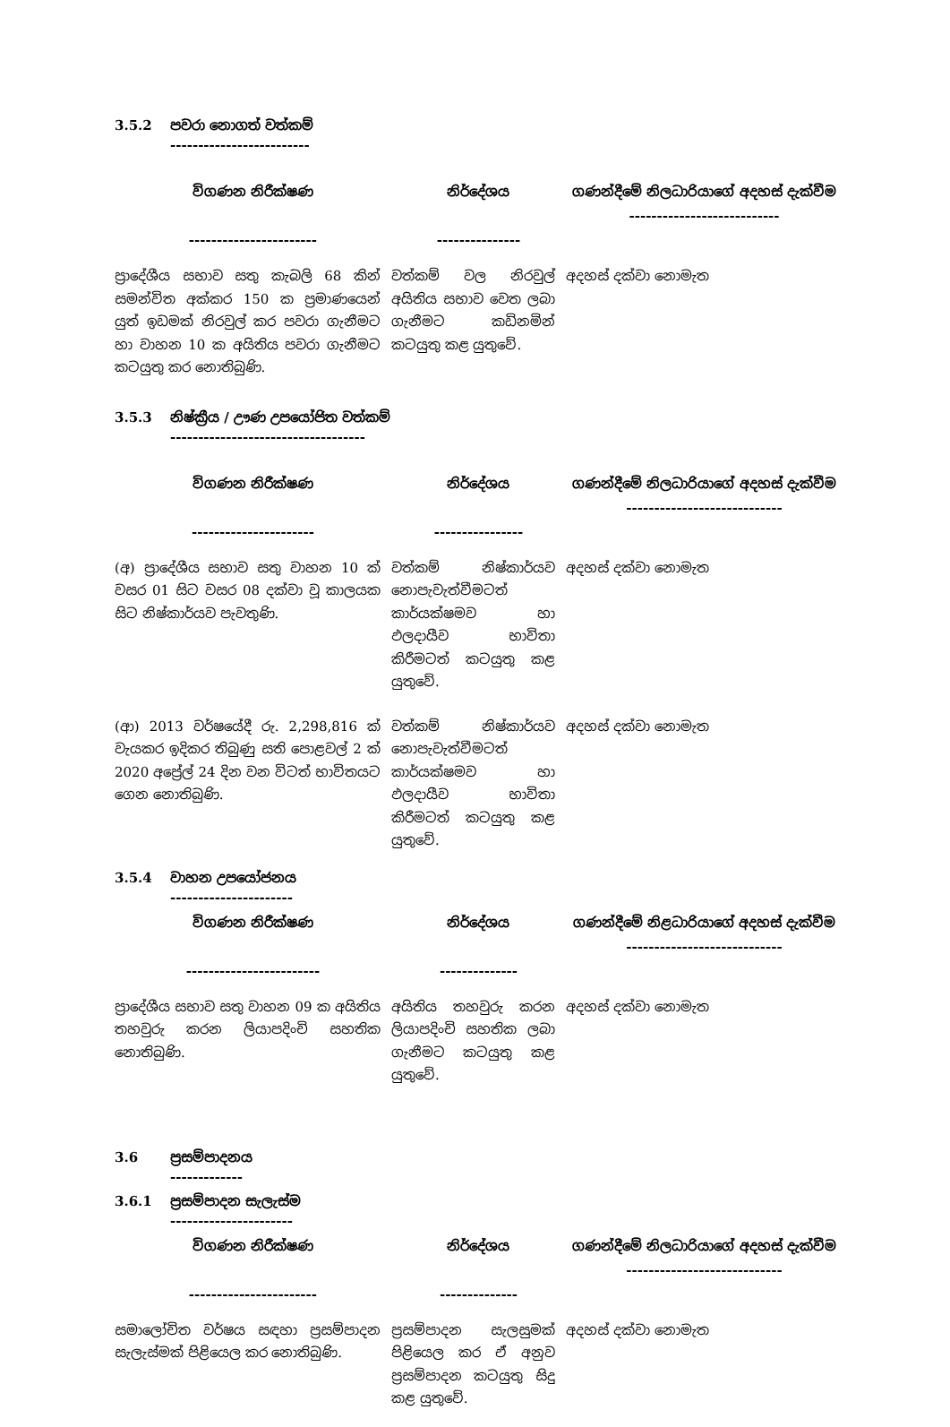3.5.2 පවරා නොගත් වත්කම්
-------------------------
| විගණන නිරීක්ෂණ ----------------------- | නිර්දේශය --------------- | ගණන්දීමේ නිලධාරියාගේ අදහස් දැක්වීම --------------------------- |
| --- | --- | --- |
| ප්‍රාදේශීය සභාව සතු කැබලි 68 කින් සමන්විත අක්කර 150 ක ප්‍රමාණයෙන් යුත් ඉඩමක් නිරවුල් කර පවරා ගැනීමට හා වාහන 10 ක අයිතිය පවරා ගැනීමට කටයුතු කර නොතිබුණි. | වත්කම් වල නිරවුල් අයිතිය සභාව වෙත ලබා ගැනීමට කඩිනමින් කටයුතු කළ යුතුවේ. | අදහස් දක්වා නොමැත |
3.5.3 නිෂ්ක්‍රීය / ඌණ උපයෝජිත වත්කම්
-----------------------------------
| විගණන නිරීක්ෂණ ---------------------- | නිර්දේශය ---------------- | ගණන්දීමේ නිලධාරියාගේ අදහස් දැක්වීම ---------------------------- |
| --- | --- | --- |
| (අ) ප්‍රාදේශීය සභාව සතු වාහන 10 ක් වසර 01 සිට වසර 08 දක්වා වූ කාලයක සිට නිෂ්කාර්යව පැවතුණි. | වත්කම් නිෂ්කාර්යව නොපැවැත්වීමටත් කාර්යක්ෂමව හා ඵලදායීව භාවිතා කිරීමටත් කටයුතු කළ යුතුවේ. | අදහස් දක්වා නොමැත |
| (ආ) 2013 වර්ෂයේදී රු. 2,298,816 ක් වැයකර ඉදිකර තිබුණු සති පොළවල් 2 ක් 2020 අප්‍රේල් 24 දින වන විටත් භාවිතයට ගෙන නොතිබුණි. | වත්කම් නිෂ්කාර්යව නොපැවැත්වීමටත් කාර්යක්ෂමව හා ඵලදායීව භාවිතා කිරීමටත් කටයුතු කළ යුතුවේ. | අදහස් දක්වා නොමැත |
3.5.4 වාහන උපයෝජනය
----------------------
| විගණන නිරීක්ෂණ ------------------------ | නිර්දේශය -------------- | ගණන්දීමේ නිළධාරියාගේ අදහස් දැක්වීම ---------------------------- |
| --- | --- | --- |
| ප්‍රාදේශීය සභාව සතු වාහන 09 ක අයිතිය තහවුරු කරන ලියාපදිංචි සහතික නොතිබුණි. | අයිතිය තහවුරු කරන ලියාපදිංචි සහතික ලබා ගැනීමට කටයුතු කළ යුතුවේ. | අදහස් දක්වා නොමැත |
3.6 ප්‍රසම්පාදනය
-------------
3.6.1 ප්‍රසම්පාදන සැලැස්ම
----------------------
| විගණන නිරීක්ෂණ ----------------------- | නිර්දේශය -------------- | ගණන්දීමේ නිලධාරියාගේ අදහස් දැක්වීම ---------------------------- |
| --- | --- | --- |
| සමාලෝචිත වර්ෂය සඳහා ප්‍රසම්පාදන සැලැස්මක් පිළියෙල කර නොතිබුණි. | ප්‍රසම්පාදන සැලසුමක් පිළියෙල කර ඒ අනුව ප්‍රසම්පාදන කටයුතු සිදු කළ යුතුවේ. | අදහස් දක්වා නොමැත |